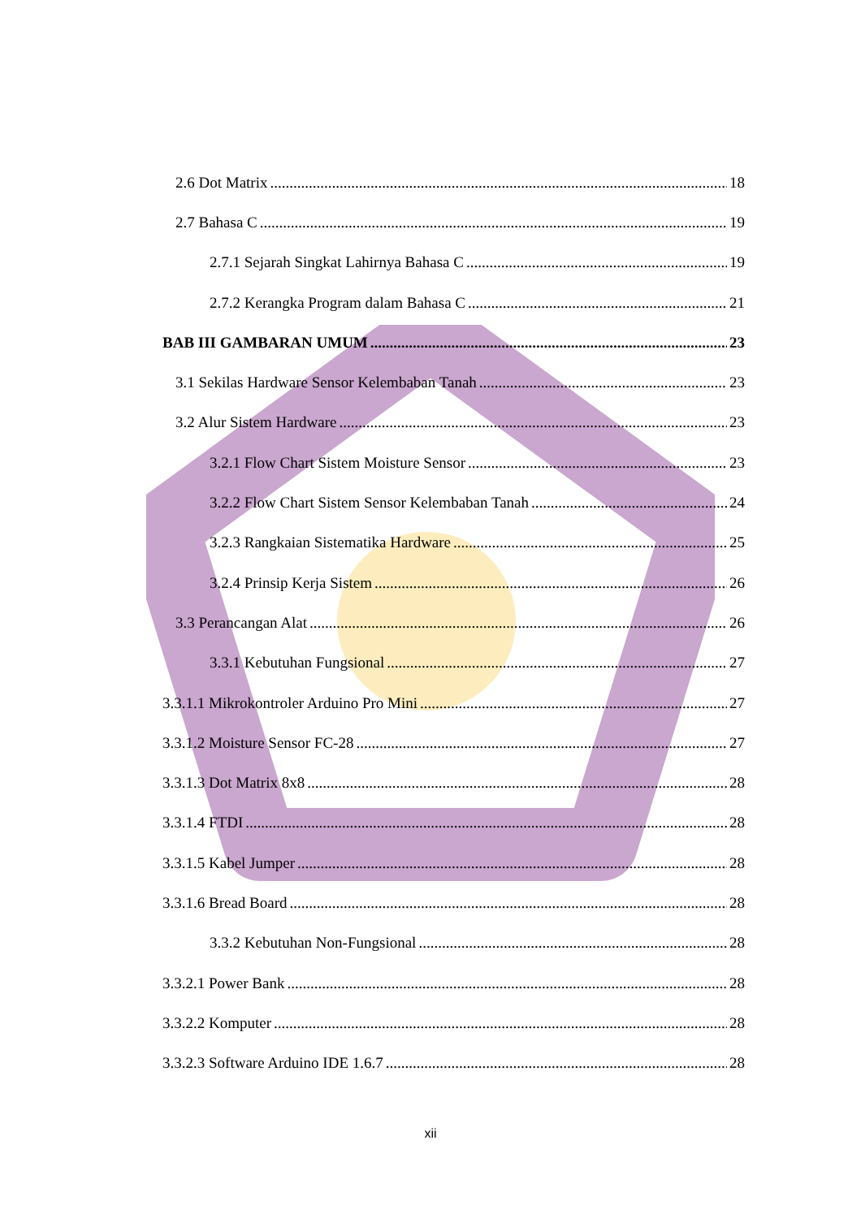2.6 Dot Matrix 18
2.7 Bahasa C 19
2.7.1 Sejarah Singkat Lahirnya Bahasa C 19
2.7.2 Kerangka Program dalam Bahasa C 21
BAB III GAMBARAN UMUM 23
3.1 Sekilas Hardware Sensor Kelembaban Tanah 23
3.2 Alur Sistem Hardware 23
3.2.1 Flow Chart Sistem Moisture Sensor 23
3.2.2 Flow Chart Sistem Sensor Kelembaban Tanah 24
3.2.3 Rangkaian Sistematika Hardware 25
3.2.4 Prinsip Kerja Sistem 26
3.3 Perancangan Alat 26
3.3.1 Kebutuhan Fungsional 27
3.3.1.1 Mikrokontroler Arduino Pro Mini 27
3.3.1.2 Moisture Sensor FC-28 27
3.3.1.3 Dot Matrix 8x8 28
3.3.1.4 FTDI 28
3.3.1.5 Kabel Jumper 28
3.3.1.6 Bread Board 28
3.3.2 Kebutuhan Non-Fungsional 28
3.3.2.1 Power Bank 28
3.3.2.2 Komputer 28
3.3.2.3 Software Arduino IDE 1.6.7 28
xii